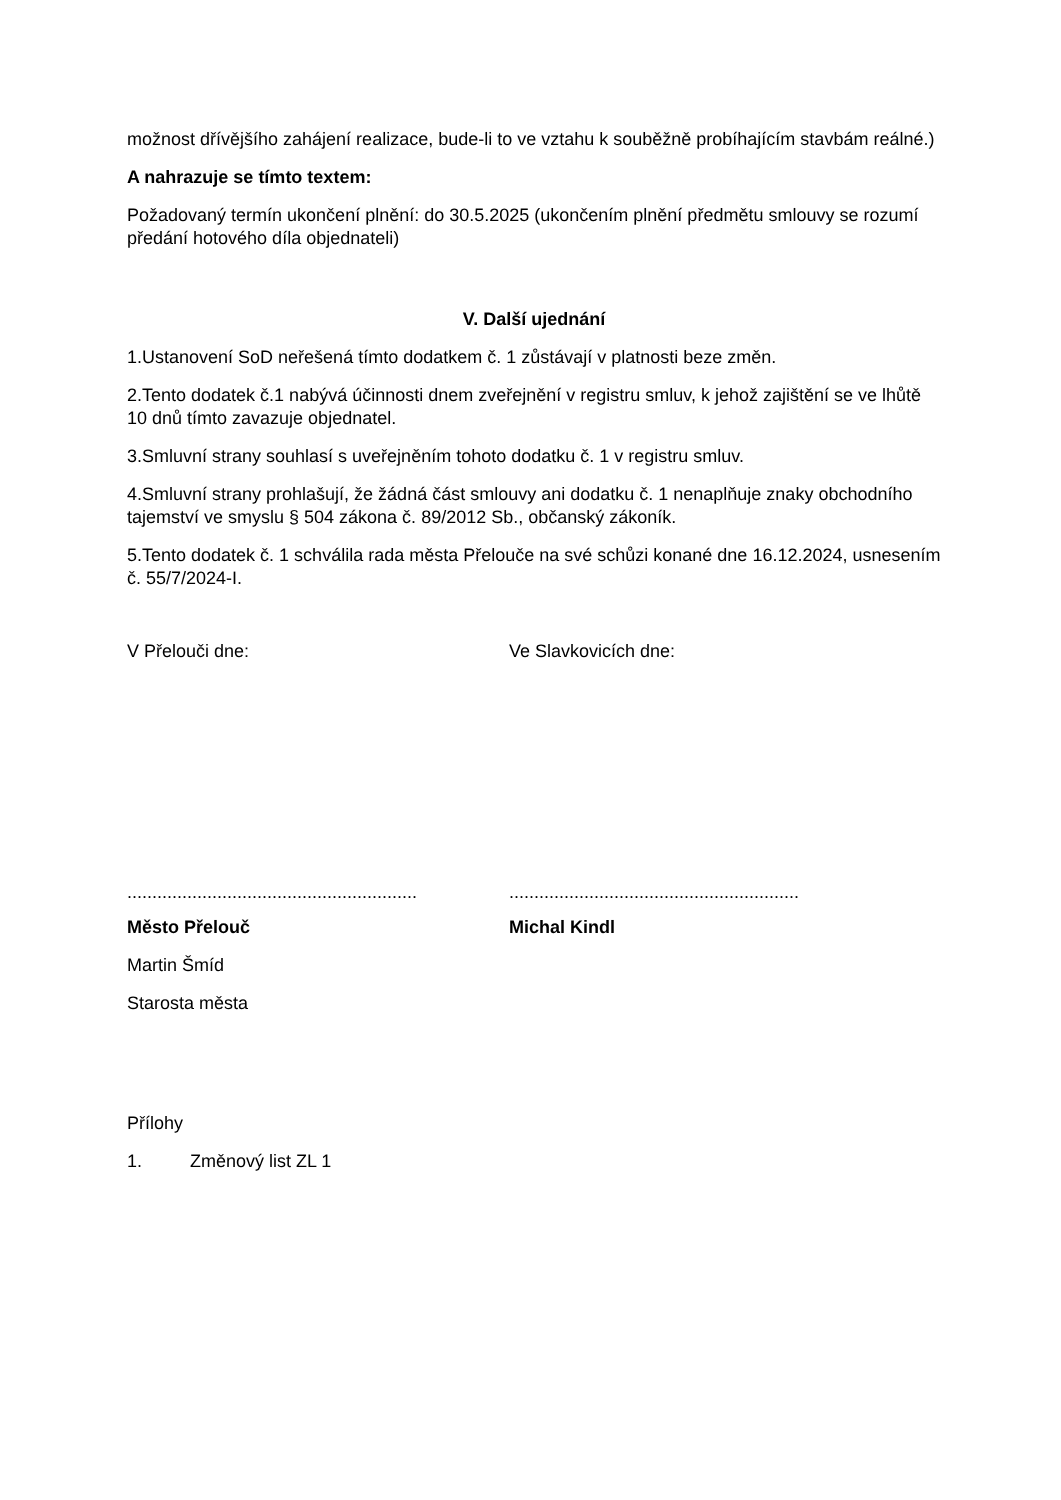možnost dřívějšího zahájení realizace, bude-li to ve vztahu k souběžně probíhajícím stavbám reálné.)
A nahrazuje se tímto textem:
Požadovaný termín ukončení plnění: do 30.5.2025 (ukončením plnění předmětu smlouvy se rozumí předání hotového díla objednateli)
V. Další ujednání
1.Ustanovení SoD neřešená tímto dodatkem č. 1 zůstávají v platnosti beze změn.
2.Tento dodatek č.1 nabývá účinnosti dnem zveřejnění v registru smluv, k jehož zajištění se ve lhůtě 10 dnů tímto zavazuje objednatel.
3.Smluvní strany souhlasí s uveřejněním tohoto dodatku č. 1 v registru smluv.
4.Smluvní strany prohlašují, že žádná část smlouvy ani dodatku č. 1 nenaplňuje znaky obchodního tajemství ve smyslu § 504 zákona č. 89/2012 Sb., občanský zákoník.
5.Tento dodatek č. 1 schválila rada města Přelouče na své schůzi konané dne 16.12.2024, usnesením č. 55/7/2024-I.
V Přelouči dne: Ve Slavkovicích dne:
..........................................................
..........................................................
Město Přelouč
Martin Šmíd
Starosta města
Michal Kindl
Přílohy
1. Změnový list ZL 1